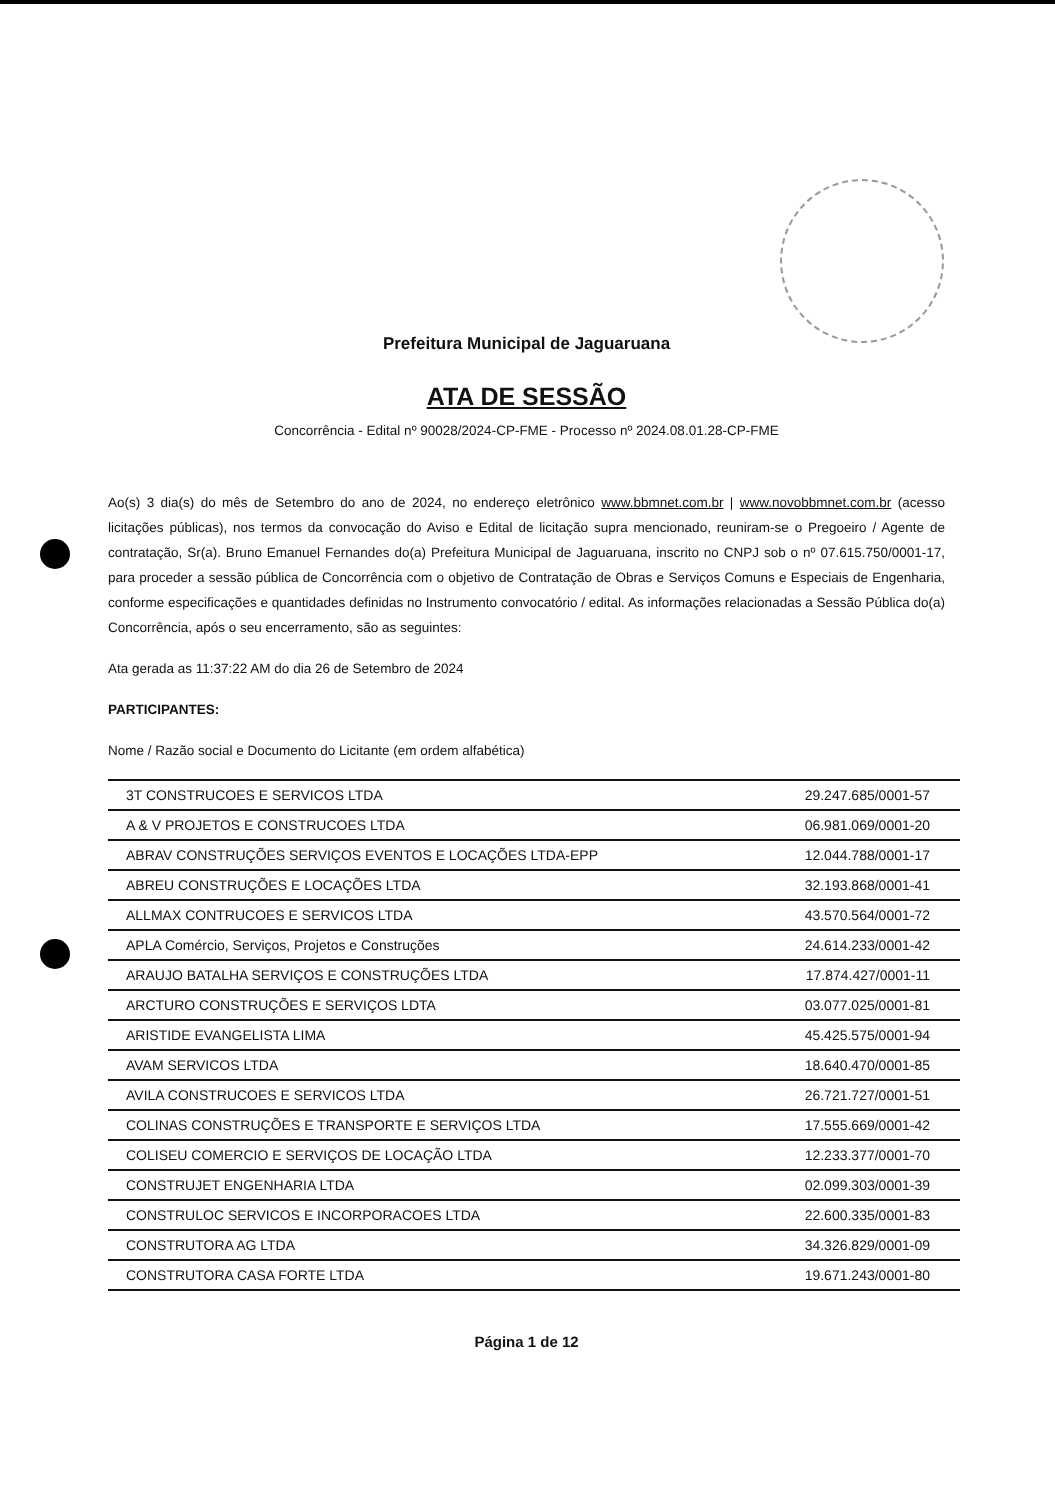Prefeitura Municipal de Jaguaruana
ATA DE SESSÃO
Concorrência - Edital nº 90028/2024-CP-FME - Processo nº 2024.08.01.28-CP-FME
Ao(s) 3 dia(s) do mês de Setembro do ano de 2024, no endereço eletrônico www.bbmnet.com.br | www.novobbmnet.com.br (acesso licitações públicas), nos termos da convocação do Aviso e Edital de licitação supra mencionado, reuniram-se o Pregoeiro / Agente de contratação, Sr(a). Bruno Emanuel Fernandes do(a) Prefeitura Municipal de Jaguaruana, inscrito no CNPJ sob o nº 07.615.750/0001-17, para proceder a sessão pública de Concorrência com o objetivo de Contratação de Obras e Serviços Comuns e Especiais de Engenharia, conforme especificações e quantidades definidas no Instrumento convocatório / edital. As informações relacionadas a Sessão Pública do(a) Concorrência, após o seu encerramento, são as seguintes:
Ata gerada as 11:37:22 AM do dia 26 de Setembro de 2024
PARTICIPANTES:
Nome / Razão social e Documento do Licitante (em ordem alfabética)
| 3T CONSTRUCOES E SERVICOS LTDA | 29.247.685/0001-57 |
| A & V PROJETOS E CONSTRUCOES LTDA | 06.981.069/0001-20 |
| ABRAV CONSTRUÇÕES SERVIÇOS EVENTOS E LOCAÇÕES LTDA-EPP | 12.044.788/0001-17 |
| ABREU CONSTRUÇÕES E LOCAÇÕES LTDA | 32.193.868/0001-41 |
| ALLMAX CONTRUCOES E SERVICOS LTDA | 43.570.564/0001-72 |
| APLA Comércio, Serviços, Projetos e Construções | 24.614.233/0001-42 |
| ARAUJO BATALHA SERVIÇOS E CONSTRUÇÕES LTDA | 17.874.427/0001-11 |
| ARCTURO CONSTRUÇÕES E SERVIÇOS LDTA | 03.077.025/0001-81 |
| ARISTIDE EVANGELISTA LIMA | 45.425.575/0001-94 |
| AVAM SERVICOS LTDA | 18.640.470/0001-85 |
| AVILA CONSTRUCOES E SERVICOS LTDA | 26.721.727/0001-51 |
| COLINAS CONSTRUÇÕES E TRANSPORTE E SERVIÇOS LTDA | 17.555.669/0001-42 |
| COLISEU COMERCIO E SERVIÇOS DE LOCAÇÃO LTDA | 12.233.377/0001-70 |
| CONSTRUJET ENGENHARIA LTDA | 02.099.303/0001-39 |
| CONSTRULOC SERVICOS E INCORPORACOES LTDA | 22.600.335/0001-83 |
| CONSTRUTORA AG LTDA | 34.326.829/0001-09 |
| CONSTRUTORA CASA FORTE LTDA | 19.671.243/0001-80 |
Página 1 de 12